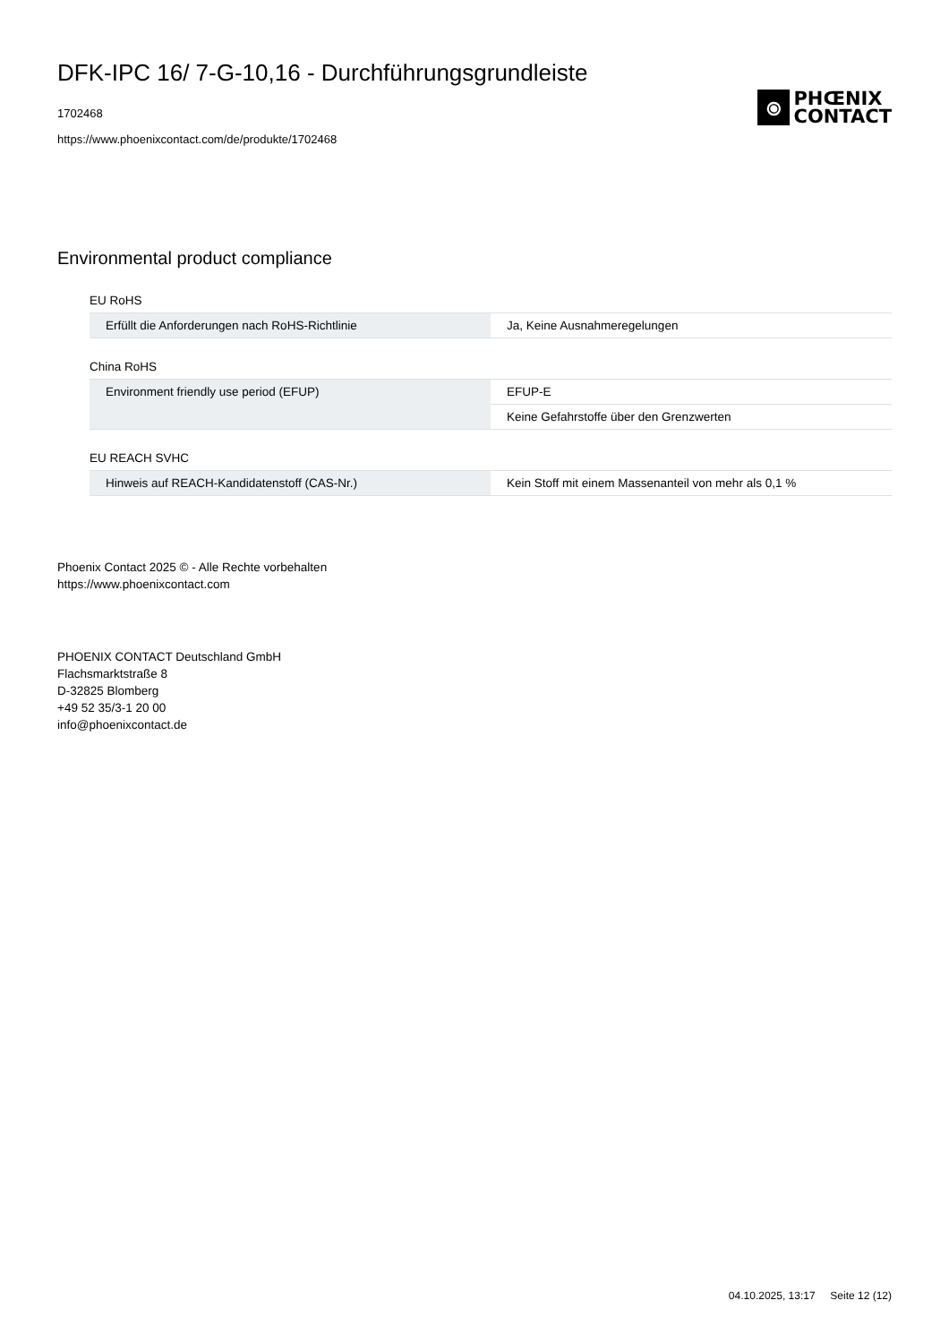DFK-IPC 16/ 7-G-10,16 - Durchführungsgrundleiste
1702468
https://www.phoenixcontact.com/de/produkte/1702468
⦿
PHŒNIX
CONTACT
Environmental product compliance
EU RoHS
| Erfüllt die Anforderungen nach RoHS-Richtlinie | Ja, Keine Ausnahmeregelungen |
China RoHS
| Environment friendly use period (EFUP) | EFUP-E |
| | Keine Gefahrstoffe über den Grenzwerten |
EU REACH SVHC
| Hinweis auf REACH-Kandidatenstoff (CAS-Nr.) | Kein Stoff mit einem Massenanteil von mehr als 0,1 % |
Phoenix Contact 2025 © - Alle Rechte vorbehalten
https://www.phoenixcontact.com
PHOENIX CONTACT Deutschland GmbH
Flachsmarktstraße 8
D-32825 Blomberg
+49 52 35/3-1 20 00
info@phoenixcontact.de
04.10.2025, 13:17 Seite 12 (12)